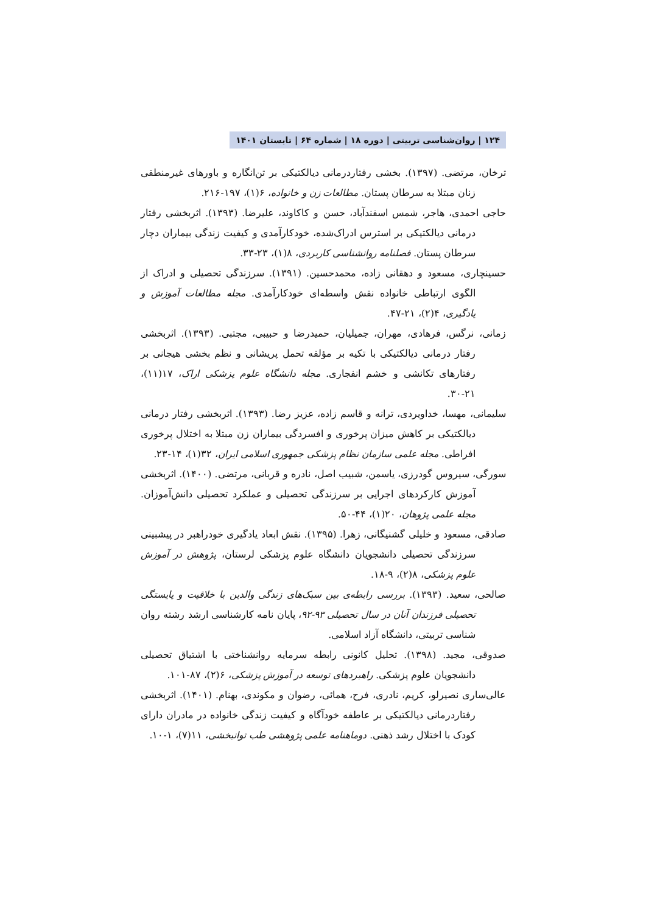۱۲۴ | روان‌شناسی تربیتی | دوره ۱۸ | شماره ۶۴ | تابستان ۱۴۰۱
ترخان، مرتضی. (۱۳۹۷). بخشی رفتاردرمانی دیالکتیکی بر تن‌انگاره و باورهای غیرمنطقی زنان مبتلا به سرطان پستان. مطالعات زن و خانواده، ۶(۱)، ۱۹۷-۲۱۶.
حاجی احمدی، هاجر، شمس اسفندآباد، حسن و کاکاوند، علیرضا. (۱۳۹۳). اثربخشی رفتار درمانی دیالکتیکی بر استرس ادراک‌شده، خودکارآمدی و کیفیت زندگی بیماران دچار سرطان پستان. فصلنامه روانشناسی کاربردی، ۸(۱)، ۲۳-۳۳.
حسینچاری، مسعود و دهقانی زاده، محمدحسین. (۱۳۹۱). سرزندگی تحصیلی و ادراک از الگوی ارتباطی خانواده نقش واسطه‌ای خودکارآمدی. مجله مطالعات آموزش و یادگیری، ۴(۲)، ۲۱-۴۷.
زمانی، نرگس، فرهادی، مهران، جمیلیان، حمیدرضا و حبیبی، مجتبی. (۱۳۹۳). اثربخشی رفتار درمانی دیالکتیکی با تکیه بر مؤلفه تحمل پریشانی و نظم بخشی هیجانی بر رفتارهای تکانشی و خشم انفجاری. مجله دانشگاه علوم پزشکی اراک، ۱۷(۱۱)، ۲۱-۳۰.
سلیمانی، مهسا، خداویردی، ترانه و قاسم زاده، عزیز رضا. (۱۳۹۳). اثربخشی رفتار درمانی دیالکتیکی بر کاهش میزان پرخوری و افسردگی بیماران زن مبتلا به اختلال پرخوری افراطی. مجله علمی سازمان نظام پزشکی جمهوری اسلامی ایران، ۳۲(۱)، ۱۴-۲۳.
سورگی، سیروس گودرزی، یاسمن، شبیب اصل، نادره و قربانی، مرتضی. (۱۴۰۰). اثربخشی آموزش کارکردهای اجرایی بر سرزندگی تحصیلی و عملکرد تحصیلی دانش‌آموزان. مجله علمی پژوهان، ۲۰(۱)، ۴۴-۵۰.
صادقی، مسعود و خلیلی گشنیگانی، زهرا. (۱۳۹۵). نقش ابعاد یادگیری خودراهبر در پیشبینی سرزندگی تحصیلی دانشجویان دانشگاه علوم پزشکی لرستان، پژوهش در آموزش علوم پزشکی، ۸(۲)، ۹-۱۸.
صالحی، سعید. (۱۳۹۳). بررسی رابطه‌ی بین سبک‌های زندگی والدین با خلاقیت و پایستگی تحصیلی فرزندان آنان در سال تحصیلی ۹۳-۹۲، پایان نامه کارشناسی ارشد رشته روان شناسی تربیتی، دانشگاه آزاد اسلامی.
صدوقی، مجید. (۱۳۹۸). تحلیل کانونی رابطه سرمایه روانشناختی با اشتیاق تحصیلی دانشجویان علوم پزشکی. راهبردهای توسعه در آموزش پزشکی، ۶(۲)، ۸۷-۱۰۱.
عالی‌ساری نصیرلو، کریم، نادری، فرح، همائی، رضوان و مکوندی، بهنام. (۱۴۰۱). اثربخشی رفتاردرمانی دیالکتیکی بر عاطفه خودآگاه و کیفیت زندگی خانواده در مادران دارای کودک با اختلال رشد ذهنی. دوماهنامه علمی پژوهشی طب توانبخشی، ۱۱(۷)، ۱-۱۰.